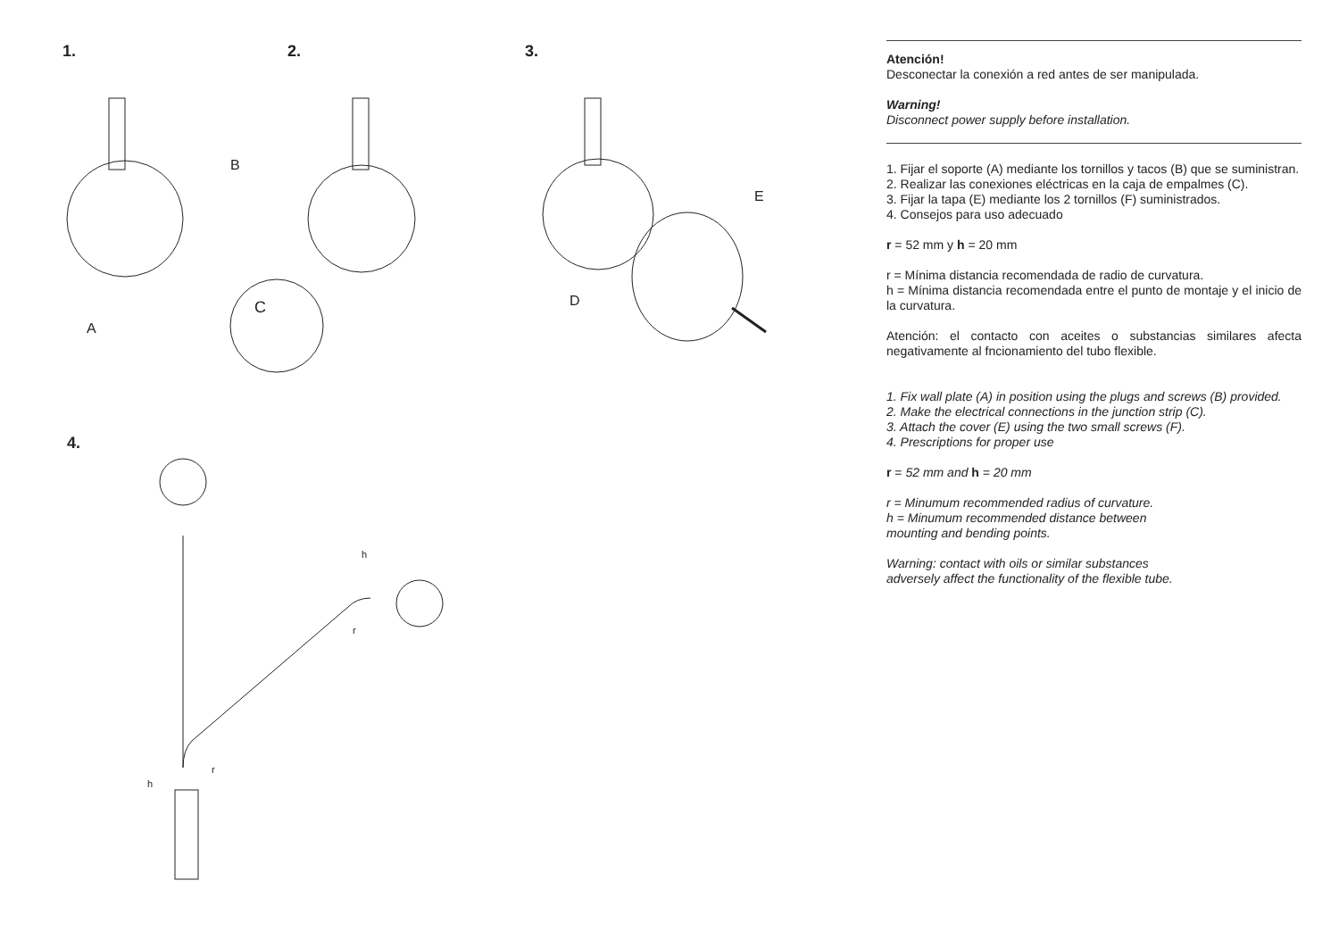1. 2. 3.
4.
B
A
C
D
E
h
r
h
r
Atención!
Desconectar la conexión a red antes de ser manipulada.
Warning!
Disconnect power supply before installation.
1. Fijar el soporte (A) mediante los tornillos y tacos (B) que se suministran.
2. Realizar las conexiones eléctricas en la caja de empalmes (C).
3. Fijar la tapa (E) mediante los 2 tornillos (F) suministrados.
4. Consejos para uso adecuado
r = 52 mm y h = 20 mm
r = Mínima distancia recomendada de radio de curvatura.
h = Mínima distancia recomendada entre el punto de montaje y el inicio de la curvatura.
Atención: el contacto con aceites o substancias similares afecta negativamente al fncionamiento del tubo flexible.
1. Fix wall plate (A) in position using the plugs and screws (B) provided.
2. Make the electrical connections in the junction strip (C).
3. Attach the cover (E) using the two small screws (F).
4. Prescriptions for proper use
r = 52 mm and h = 20 mm
r = Minumum recommended radius of curvature.
h = Minumum recommended distance between
mounting and bending points.
Warning: contact with oils or similar substances
adversely affect the functionality of the flexible tube.